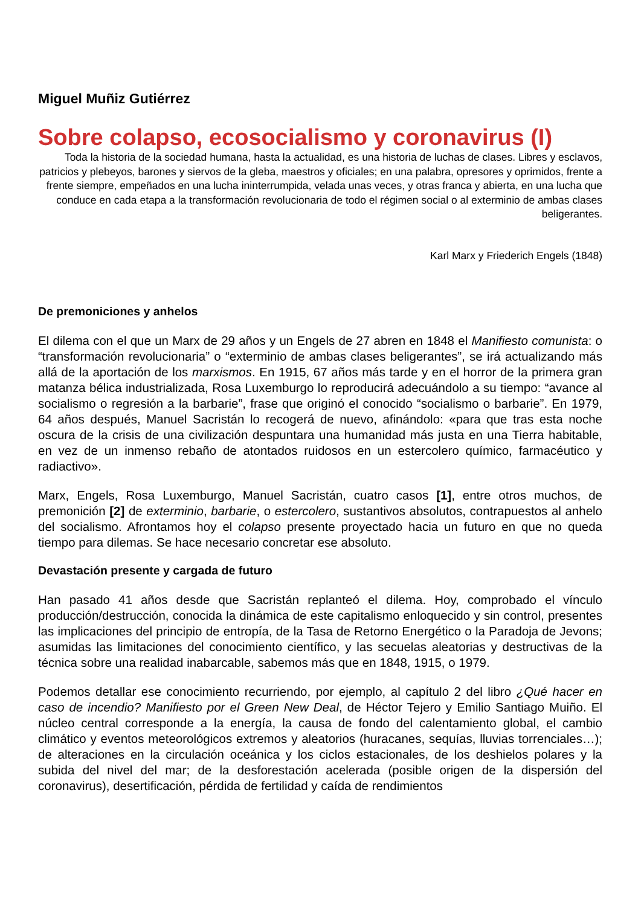Miguel Muñiz Gutiérrez
Sobre colapso, ecosocialismo y coronavirus (I)
Toda la historia de la sociedad humana, hasta la actualidad, es una historia de luchas de clases. Libres y esclavos, patricios y plebeyos, barones y siervos de la gleba, maestros y oficiales; en una palabra, opresores y oprimidos, frente a frente siempre, empeñados en una lucha ininterrumpida, velada unas veces, y otras franca y abierta, en una lucha que conduce en cada etapa a la transformación revolucionaria de todo el régimen social o al exterminio de ambas clases beligerantes.
Karl Marx y Friederich Engels (1848)
De premoniciones y anhelos
El dilema con el que un Marx de 29 años y un Engels de 27 abren en 1848 el Manifiesto comunista: o “transformación revolucionaria” o “exterminio de ambas clases beligerantes”, se irá actualizando más allá de la aportación de los marxismos. En 1915, 67 años más tarde y en el horror de la primera gran matanza bélica industrializada, Rosa Luxemburgo lo reproducirá adecuándolo a su tiempo: “avance al socialismo o regresión a la barbarie”, frase que originó el conocido “socialismo o barbarie”. En 1979, 64 años después, Manuel Sacristán lo recogerá de nuevo, afinándolo: «para que tras esta noche oscura de la crisis de una civilización despuntara una humanidad más justa en una Tierra habitable, en vez de un inmenso rebaño de atontados ruidosos en un estercolero químico, farmacéutico y radiactivo».
Marx, Engels, Rosa Luxemburgo, Manuel Sacristán, cuatro casos [1], entre otros muchos, de premonición [2] de exterminio, barbarie, o estercolero, sustantivos absolutos, contrapuestos al anhelo del socialismo. Afrontamos hoy el colapso presente proyectado hacia un futuro en que no queda tiempo para dilemas. Se hace necesario concretar ese absoluto.
Devastación presente y cargada de futuro
Han pasado 41 años desde que Sacristán replanteó el dilema. Hoy, comprobado el vínculo producción/destrucción, conocida la dinámica de este capitalismo enloquecido y sin control, presentes las implicaciones del principio de entropía, de la Tasa de Retorno Energético o la Paradoja de Jevons; asumidas las limitaciones del conocimiento científico, y las secuelas aleatorias y destructivas de la técnica sobre una realidad inabarcable, sabemos más que en 1848, 1915, o 1979.
Podemos detallar ese conocimiento recurriendo, por ejemplo, al capítulo 2 del libro ¿Qué hacer en caso de incendio? Manifiesto por el Green New Deal, de Héctor Tejero y Emilio Santiago Muiño. El núcleo central corresponde a la energía, la causa de fondo del calentamiento global, el cambio climático y eventos meteorológicos extremos y aleatorios (huracanes, sequías, lluvias torrenciales…); de alteraciones en la circulación oceánica y los ciclos estacionales, de los deshielos polares y la subida del nivel del mar; de la desforestación acelerada (posible origen de la dispersión del coronavirus), desertificación, pérdida de fertilidad y caída de rendimientos